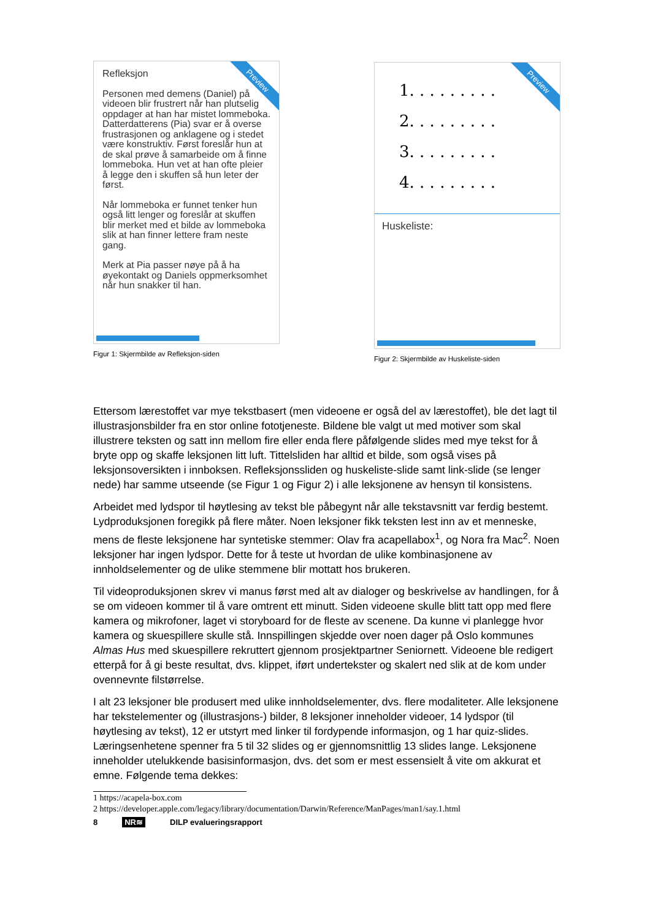Preview
Refleksjon
Personen med demens (Daniel) på videoen blir frustrert når han plutselig oppdager at han har mistet lommeboka. Datterdatterens (Pia) svar er å overse frustrasjonen og anklagene og i stedet være konstruktiv. Først foreslår hun at de skal prøve å samarbeide om å finne lommeboka. Hun vet at han ofte pleier å legge den i skuffen så hun leter der først.
Når lommeboka er funnet tenker hun også litt lenger og foreslår at skuffen blir merket med et bilde av lommeboka slik at han finner lettere fram neste gang.
Merk at Pia passer nøye på å ha øyekontakt og Daniels oppmerksomhet når hun snakker til han.
Figur 1: Skjermbilde av Refleksjon-siden
Preview
1. . . . . . . . .
2. . . . . . . . .
3. . . . . . . . .
4. . . . . . . . .
Huskeliste:
Figur 2: Skjermbilde av Huskeliste-siden
Ettersom lærestoffet var mye tekstbasert (men videoene er også del av lærestoffet), ble det lagt til illustrasjonsbilder fra en stor online fototjeneste. Bildene ble valgt ut med motiver som skal illustrere teksten og satt inn mellom fire eller enda flere påfølgende slides med mye tekst for å bryte opp og skaffe leksjonen litt luft. Tittelsliden har alltid et bilde, som også vises på leksjonsoversikten i innboksen. Refleksjonssliden og huskeliste-slide samt link-slide (se lenger nede) har samme utseende (se Figur 1 og Figur 2) i alle leksjonene av hensyn til konsistens.
Arbeidet med lydspor til høytlesing av tekst ble påbegynt når alle tekstavsnitt var ferdig bestemt. Lydproduksjonen foregikk på flere måter. Noen leksjoner fikk teksten lest inn av et menneske, mens de fleste leksjonene har syntetiske stemmer: Olav fra acapellabox<sup>1</sup>, og Nora fra Mac<sup>2</sup>. Noen leksjoner har ingen lydspor. Dette for å teste ut hvordan de ulike kombinasjonene av innholdselementer og de ulike stemmene blir mottatt hos brukeren.
Til videoproduksjonen skrev vi manus først med alt av dialoger og beskrivelse av handlingen, for å se om videoen kommer til å vare omtrent ett minutt. Siden videoene skulle blitt tatt opp med flere kamera og mikrofoner, laget vi storyboard for de fleste av scenene. Da kunne vi planlegge hvor kamera og skuespillere skulle stå. Innspillingen skjedde over noen dager på Oslo kommunes Almas Hus med skuespillere rekruttert gjennom prosjektpartner Seniornett. Videoene ble redigert etterpå for å gi beste resultat, dvs. klippet, iført undertekster og skalert ned slik at de kom under ovennevnte filstørrelse.
I alt 23 leksjoner ble produsert med ulike innholdselementer, dvs. flere modaliteter. Alle leksjonene har tekstelementer og (illustrasjons-) bilder, 8 leksjoner inneholder videoer, 14 lydspor (til høytlesing av tekst), 12 er utstyrt med linker til fordypende informasjon, og 1 har quiz-slides. Læringsenhetene spenner fra 5 til 32 slides og er gjennomsnittlig 13 slides lange. Leksjonene inneholder utelukkende basisinformasjon, dvs. det som er mest essensielt å vite om akkurat et emne. Følgende tema dekkes:
1 https://acapela-box.com
2 https://developer.apple.com/legacy/library/documentation/Darwin/Reference/ManPages/man1/say.1.html
8 NR≋ DILP evalueringsrapport